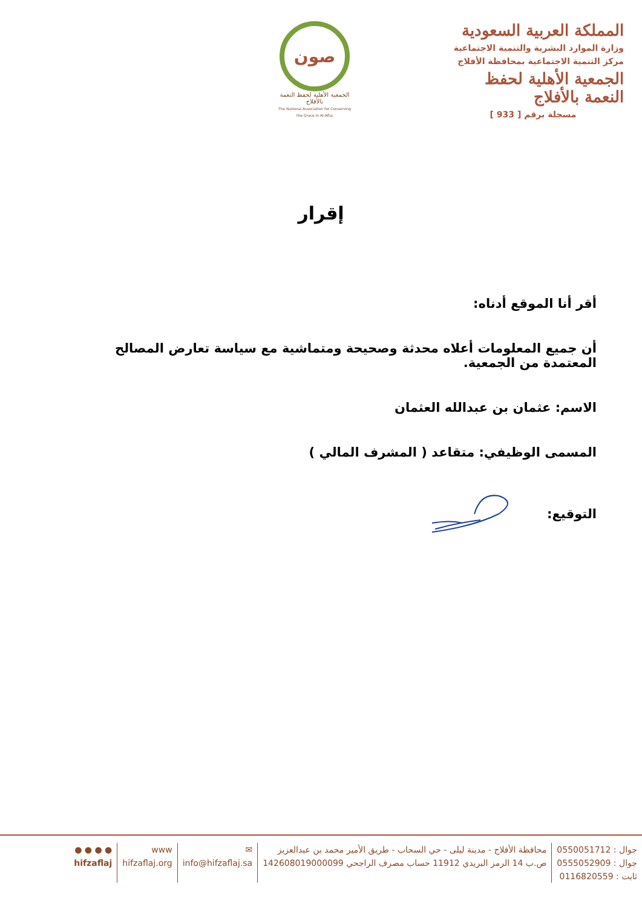المملكة العربية السعودية
وزارة الموارد البشرية والتنمية الاجتماعية
مركز التنمية الاجتماعية بمحافظة الأفلاج
الجمعية الأهلية لحفظ النعمة بالأفلاج
مسجلة برقم [ 933 ]
صون
الجمعية الأهلية لحفظ النعمة بالأفلاج
The National Association for Conserving the Grace in Al-Aflaj
إقرار
أقر أنا الموقع أدناه:
أن جميع المعلومات أعلاه محدثة وصحيحة ومتماشية مع سياسة تعارض المصالح المعتمدة من الجمعية.
الاسم: عثمان بن عبدالله العثمان
المسمى الوظيفي: متقاعد ( المشرف المالي )
التوقيع:
جوال : 0550051712
جوال : 0555052909
ثابت : 0116820559
محافظة الأفلاج - مدينة ليلى - حي السحاب - طريق الأمير محمد بن عبدالعزيز
ص.ب 14 الرمز البريدي 11912 حساب مصرف الراجحي 142608019000099
✉
info@hifzaflaj.sa
www
hifzaflaj.org
● ● ● ●
hifzaflaj